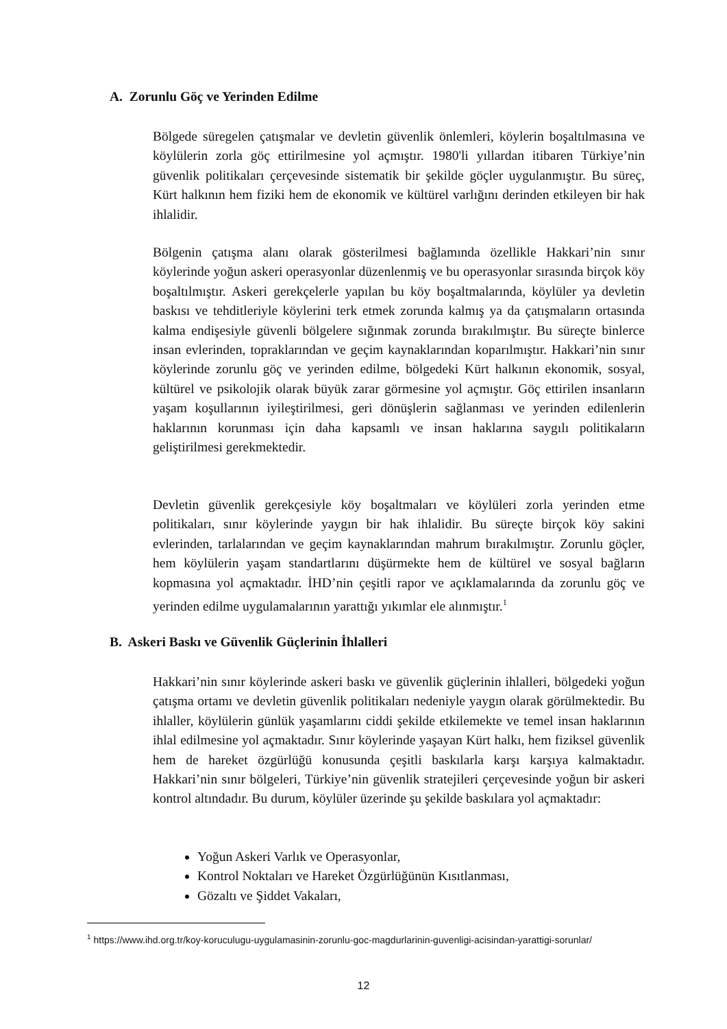A. Zorunlu Göç ve Yerinden Edilme
Bölgede süregelen çatışmalar ve devletin güvenlik önlemleri, köylerin boşaltılmasına ve köylülerin zorla göç ettirilmesine yol açmıştır. 1980'li yıllardan itibaren Türkiye’nin güvenlik politikaları çerçevesinde sistematik bir şekilde göçler uygulanmıştır. Bu süreç, Kürt halkının hem fiziki hem de ekonomik ve kültürel varlığını derinden etkileyen bir hak ihlalidir.
Bölgenin çatışma alanı olarak gösterilmesi bağlamında özellikle Hakkari’nin sınır köylerinde yoğun askeri operasyonlar düzenlenmiş ve bu operasyonlar sırasında birçok köy boşaltılmıştır. Askeri gerekçelerle yapılan bu köy boşaltmalarında, köylüler ya devletin baskısı ve tehditleriyle köylerini terk etmek zorunda kalmış ya da çatışmaların ortasında kalma endişesiyle güvenli bölgelere sığınmak zorunda bırakılmıştır. Bu süreçte binlerce insan evlerinden, topraklarından ve geçim kaynaklarından koparılmıştır. Hakkari’nin sınır köylerinde zorunlu göç ve yerinden edilme, bölgedeki Kürt halkının ekonomik, sosyal, kültürel ve psikolojik olarak büyük zarar görmesine yol açmıştır. Göç ettirilen insanların yaşam koşullarının iyileştirilmesi, geri dönüşlerin sağlanması ve yerinden edilenlerin haklarının korunması için daha kapsamlı ve insan haklarına saygılı politikaların geliştirilmesi gerekmektedir.
Devletin güvenlik gerekçesiyle köy boşaltmaları ve köylüleri zorla yerinden etme politikaları, sınır köylerinde yaygın bir hak ihlalidir. Bu süreçte birçok köy sakini evlerinden, tarlalarından ve geçim kaynaklarından mahrum bırakılmıştır. Zorunlu göçler, hem köylülerin yaşam standartlarını düşürmekte hem de kültürel ve sosyal bağların kopmasına yol açmaktadır. İHD’nin çeşitli rapor ve açıklamalarında da zorunlu göç ve yerinden edilme uygulamalarının yarattığı yıkımlar ele alınmıştır.<sup>1</sup>
B. Askeri Baskı ve Güvenlik Güçlerinin İhlalleri
Hakkari’nin sınır köylerinde askeri baskı ve güvenlik güçlerinin ihlalleri, bölgedeki yoğun çatışma ortamı ve devletin güvenlik politikaları nedeniyle yaygın olarak görülmektedir. Bu ihlaller, köylülerin günlük yaşamlarını ciddi şekilde etkilemekte ve temel insan haklarının ihlal edilmesine yol açmaktadır. Sınır köylerinde yaşayan Kürt halkı, hem fiziksel güvenlik hem de hareket özgürlüğü konusunda çeşitli baskılarla karşı karşıya kalmaktadır. Hakkari’nin sınır bölgeleri, Türkiye’nin güvenlik stratejileri çerçevesinde yoğun bir askeri kontrol altındadır. Bu durum, köylüler üzerinde şu şekilde baskılara yol açmaktadır:
Yoğun Askeri Varlık ve Operasyonlar,
Kontrol Noktaları ve Hareket Özgürlüğünün Kısıtlanması,
Gözaltı ve Şiddet Vakaları,
<sup>1</sup> https://www.ihd.org.tr/koy-koruculugu-uygulamasinin-zorunlu-goc-magdurlarinin-guvenligi-acisindan-yarattigi-sorunlar/
12